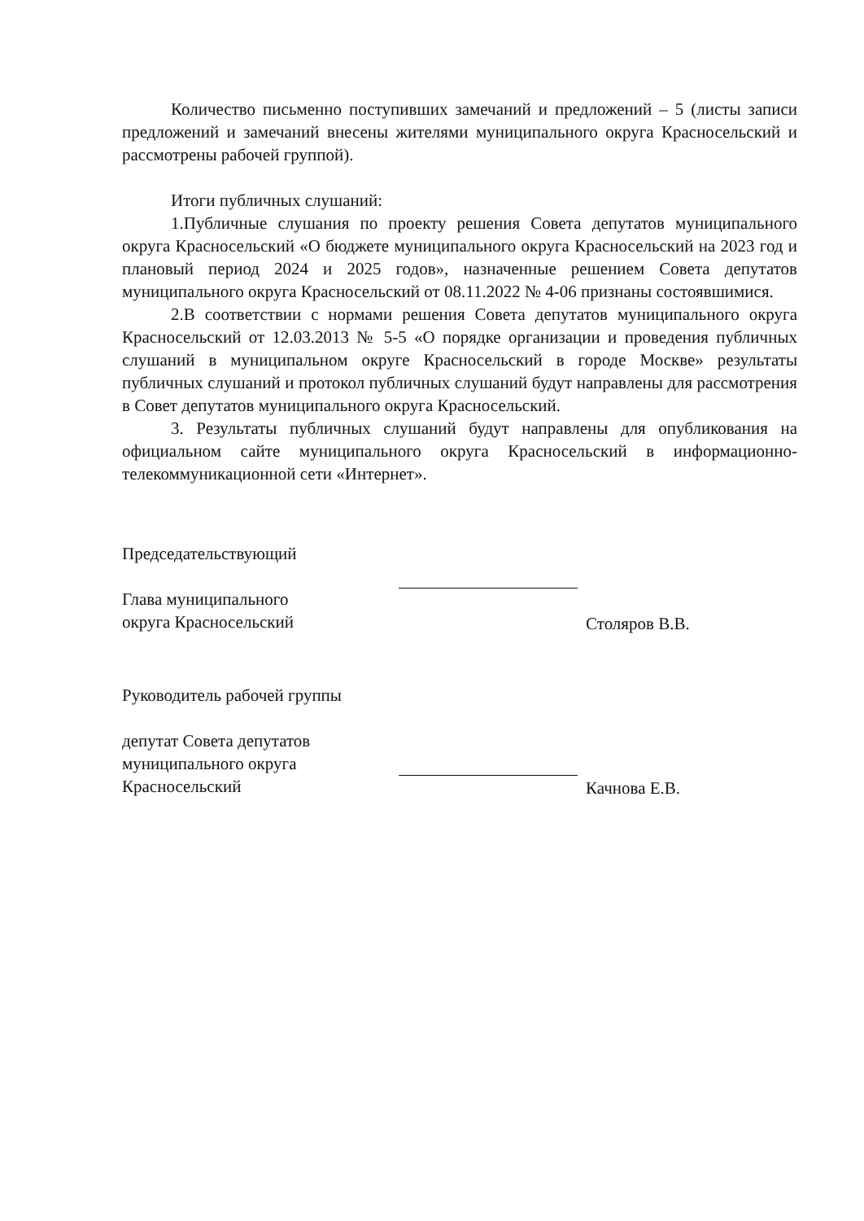Количество письменно поступивших замечаний и предложений – 5 (листы записи предложений и замечаний внесены жителями муниципального округа Красносельский и рассмотрены рабочей группой).
Итоги публичных слушаний:
1.Публичные слушания по проекту решения Совета депутатов муниципального округа Красносельский «О бюджете муниципального округа Красносельский на 2023 год и плановый период 2024 и 2025 годов», назначенные решением Совета депутатов муниципального округа Красносельский от 08.11.2022 № 4-06 признаны состоявшимися.
2.В соответствии с нормами решения Совета депутатов муниципального округа Красносельский от 12.03.2013 № 5-5 «О порядке организации и проведения публичных слушаний в муниципальном округе Красносельский в городе Москве» результаты публичных слушаний и протокол публичных слушаний будут направлены для рассмотрения в Совет депутатов муниципального округа Красносельский.
3. Результаты публичных слушаний будут направлены для опубликования на официальном сайте муниципального округа Красносельский в информационно-телекоммуникационной сети «Интернет».
Председательствующий
Глава муниципального
округа Красносельский
Столяров В.В.
Руководитель рабочей группы
депутат Совета депутатов
муниципального округа
Красносельский
Качнова Е.В.